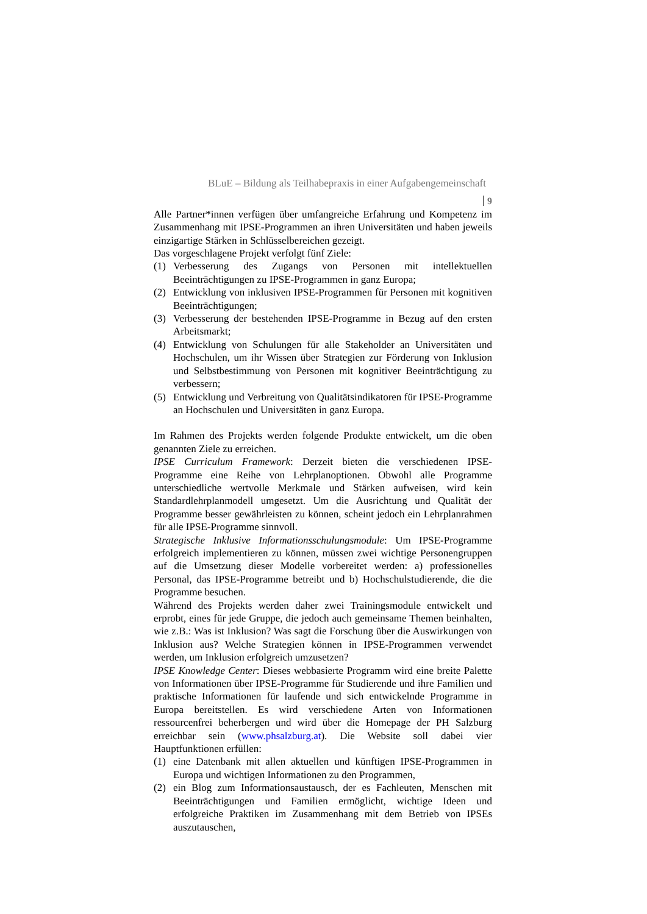BLuE – Bildung als Teilhabepraxis in einer Aufgabengemeinschaft
9
Alle Partner*innen verfügen über umfangreiche Erfahrung und Kompetenz im Zusammenhang mit IPSE-Programmen an ihren Universitäten und haben jeweils einzigartige Stärken in Schlüsselbereichen gezeigt.
Das vorgeschlagene Projekt verfolgt fünf Ziele:
(1) Verbesserung des Zugangs von Personen mit intellektuellen Beeinträchtigungen zu IPSE-Programmen in ganz Europa;
(2) Entwicklung von inklusiven IPSE-Programmen für Personen mit kognitiven Beeinträchtigungen;
(3) Verbesserung der bestehenden IPSE-Programme in Bezug auf den ersten Arbeitsmarkt;
(4) Entwicklung von Schulungen für alle Stakeholder an Universitäten und Hochschulen, um ihr Wissen über Strategien zur Förderung von Inklusion und Selbstbestimmung von Personen mit kognitiver Beeinträchtigung zu verbessern;
(5) Entwicklung und Verbreitung von Qualitätsindikatoren für IPSE-Programme an Hochschulen und Universitäten in ganz Europa.
Im Rahmen des Projekts werden folgende Produkte entwickelt, um die oben genannten Ziele zu erreichen.
IPSE Curriculum Framework: Derzeit bieten die verschiedenen IPSE-Programme eine Reihe von Lehrplanoptionen. Obwohl alle Programme unterschiedliche wertvolle Merkmale und Stärken aufweisen, wird kein Standardlehrplanmodell umgesetzt. Um die Ausrichtung und Qualität der Programme besser gewährleisten zu können, scheint jedoch ein Lehrplanrahmen für alle IPSE-Programme sinnvoll.
Strategische Inklusive Informationsschulungsmodule: Um IPSE-Programme erfolgreich implementieren zu können, müssen zwei wichtige Personengruppen auf die Umsetzung dieser Modelle vorbereitet werden: a) professionelles Personal, das IPSE-Programme betreibt und b) Hochschulstudierende, die die Programme besuchen.
Während des Projekts werden daher zwei Trainingsmodule entwickelt und erprobt, eines für jede Gruppe, die jedoch auch gemeinsame Themen beinhalten, wie z.B.: Was ist Inklusion? Was sagt die Forschung über die Auswirkungen von Inklusion aus? Welche Strategien können in IPSE-Programmen verwendet werden, um Inklusion erfolgreich umzusetzen?
IPSE Knowledge Center: Dieses webbasierte Programm wird eine breite Palette von Informationen über IPSE-Programme für Studierende und ihre Familien und praktische Informationen für laufende und sich entwickelnde Programme in Europa bereitstellen. Es wird verschiedene Arten von Informationen ressourcenfrei beherbergen und wird über die Homepage der PH Salzburg erreichbar sein (www.phsalzburg.at). Die Website soll dabei vier Hauptfunktionen erfüllen:
(1) eine Datenbank mit allen aktuellen und künftigen IPSE-Programmen in Europa und wichtigen Informationen zu den Programmen,
(2) ein Blog zum Informationsaustausch, der es Fachleuten, Menschen mit Beeinträchtigungen und Familien ermöglicht, wichtige Ideen und erfolgreiche Praktiken im Zusammenhang mit dem Betrieb von IPSEs auszutauschen,